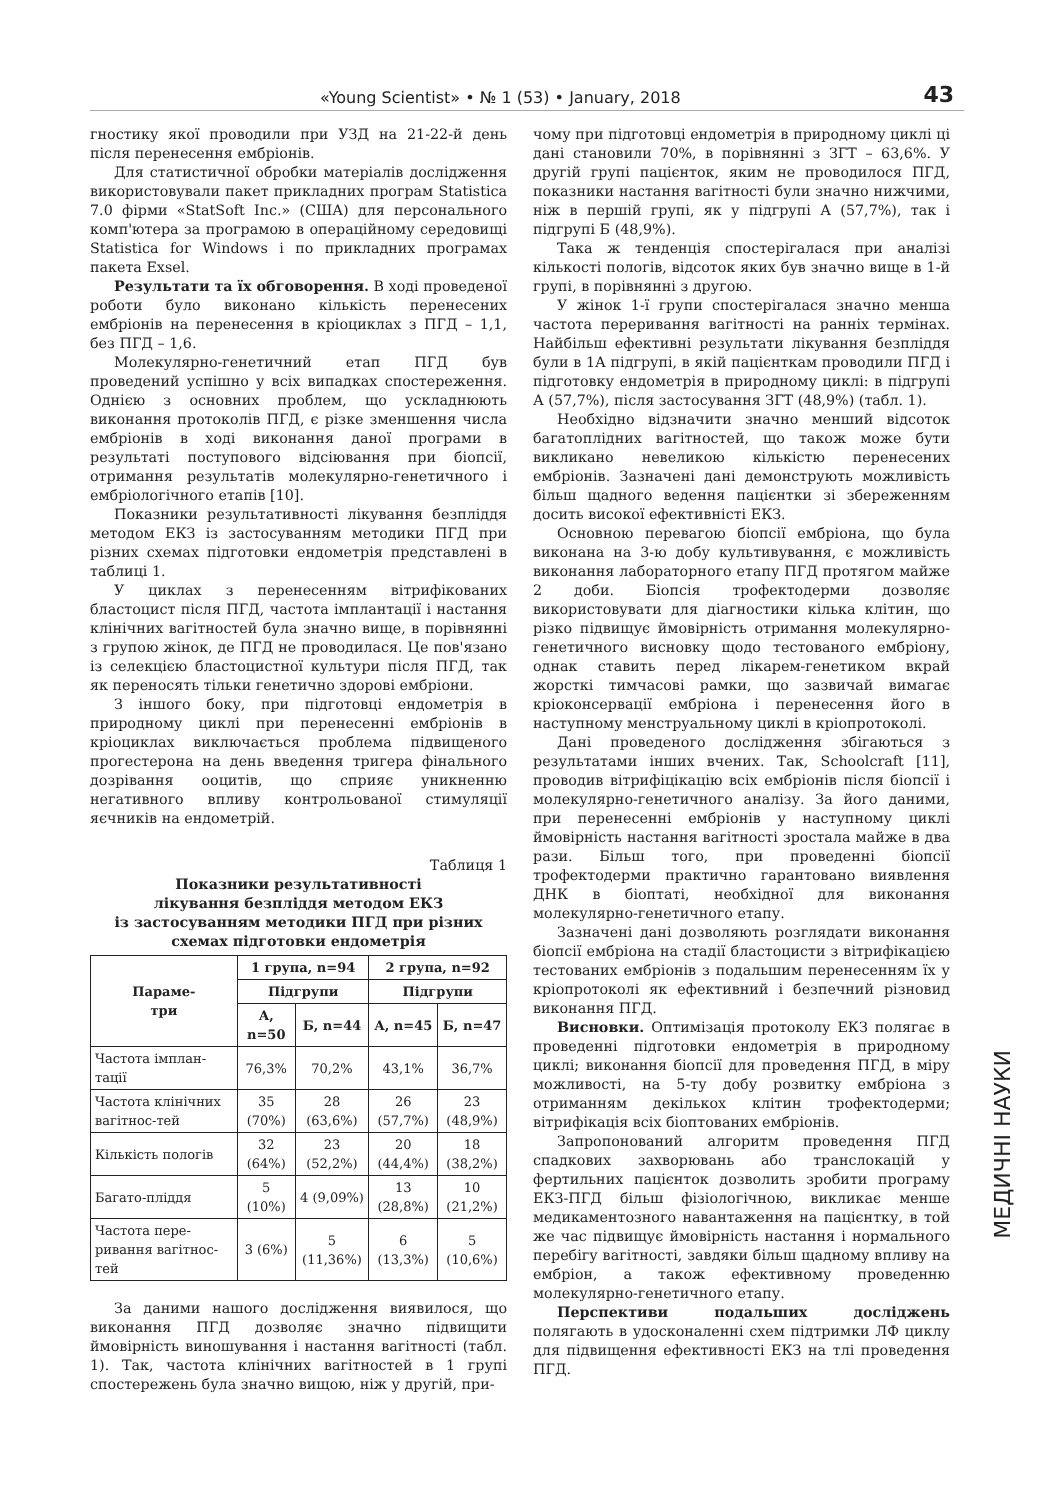«Young Scientist» • № 1 (53) • January, 2018 43
гностику якої проводили при УЗД на 21-22-й день після перенесення ембріонів.
Для статистичної обробки матеріалів дослідження використовували пакет прикладних програм Statistica 7.0 фірми «StatSoft Inc.» (США) для персонального комп'ютера за програмою в операційному середовищі Statistica for Windows і по прикладних програмах пакета Exsel.
Результати та їх обговорення. В ході проведеної роботи було виконано кількість перенесених ембріонів на перенесення в кріоциклах з ПГД – 1,1, без ПГД – 1,6.
Молекулярно-генетичний етап ПГД був проведений успішно у всіх випадках спостереження. Однією з основних проблем, що ускладнюють виконання протоколів ПГД, є різке зменшення числа ембріонів в ході виконання даної програми в результаті поступового відсіювання при біопсії, отримання результатів молекулярно-генетичного і ембріологічного етапів [10].
Показники результативності лікування безпліддя методом ЕКЗ із застосуванням методики ПГД при різних схемах підготовки ендометрія представлені в таблиці 1.
У циклах з перенесенням вітрифікованих бластоцист після ПГД, частота імплантації і настання клінічних вагітностей була значно вище, в порівнянні з групою жінок, де ПГД не проводилася. Це пов'язано із селекцією бластоцистної культури після ПГД, так як переносять тільки генетично здорові ембріони.
З іншого боку, при підготовці ендометрія в природному циклі при перенесенні ембріонів в кріоциклах виключається проблема підвищеного прогестерона на день введення тригера фінального дозрівання ооцитів, що сприяє уникненню негативного впливу контрольованої стимуляції яєчників на ендометрій.
Таблиця 1
Показники результативності
лікування безпліддя методом ЕКЗ
із застосуванням методики ПГД при різних
схемах підготовки ендометрія
| Параме- три | 1 група, n=94 | | 2 група, n=92 | |
| --- | --- | --- | --- | --- |
| | Підгрупи | | Підгрупи | |
| | А, n=50 | Б, n=44 | А, n=45 | Б, n=47 |
| Частота імплан-тації | 76,3% | 70,2% | 43,1% | 36,7% |
| Частота клінічних вагітнос-тей | 35 (70%) | 28 (63,6%) | 26 (57,7%) | 23 (48,9%) |
| Кількість пологів | 32 (64%) | 23 (52,2%) | 20 (44,4%) | 18 (38,2%) |
| Багато-пліддя | 5 (10%) | 4 (9,09%) | 13 (28,8%) | 10 (21,2%) |
| Частота пере-ривання вагітнос-тей | 3 (6%) | 5 (11,36%) | 6 (13,3%) | 5 (10,6%) |
За даними нашого дослідження виявилося, що виконання ПГД дозволяє значно підвищити ймовірність виношування і настання вагітності (табл. 1). Так, частота клінічних вагітностей в 1 групі спостережень була значно вищою, ніж у другій, при-
чому при підготовці ендометрія в природному циклі ці дані становили 70%, в порівнянні з ЗГТ – 63,6%. У другій групі пацієнток, яким не проводилося ПГД, показники настання вагітності були значно нижчими, ніж в першій групі, як у підгрупі А (57,7%), так і підгрупі Б (48,9%).
Така ж тенденція спостерігалася при аналізі кількості пологів, відсоток яких був значно вище в 1-й групі, в порівнянні з другою.
У жінок 1-ї групи спостерігалася значно менша частота переривання вагітності на ранніх термінах. Найбільш ефективні результати лікування безпліддя були в 1А підгрупі, в якій пацієнткам проводили ПГД і підготовку ендометрія в природному циклі: в підгрупі А (57,7%), після застосування ЗГТ (48,9%) (табл. 1).
Необхідно відзначити значно менший відсоток багатоплідних вагітностей, що також може бути викликано невеликою кількістю перенесених ембріонів. Зазначені дані демонструють можливість більш щадного ведення пацієнтки зі збереженням досить високої ефективністі ЕКЗ.
Основною перевагою біопсії ембріона, що була виконана на 3-ю добу культивування, є можливість виконання лабораторного етапу ПГД протягом майже 2 доби. Біопсія трофектодерми дозволяє використовувати для діагностики кілька клітин, що різко підвищує ймовірність отримання молекулярно-генетичного висновку щодо тестованого ембріону, однак ставить перед лікарем-генетиком вкрай жорсткі тимчасові рамки, що зазвичай вимагає кріоконсервації ембріона і перенесення його в наступному менструальному циклі в кріопротоколі.
Дані проведеного дослідження збігаються з результатами інших вчених. Так, Schoolcraft [11], проводив вітрифіцікацію всіх ембріонів після біопсії і молекулярно-генетичного аналізу. За його даними, при перенесенні ембріонів у наступному циклі ймовірність настання вагітності зростала майже в два рази. Більш того, при проведенні біопсії трофектодерми практично гарантовано виявлення ДНК в біоптаті, необхідної для виконання молекулярно-генетичного етапу.
Зазначені дані дозволяють розглядати виконання біопсії ембріона на стадії бластоцисти з вітрифікацією тестованих ембріонів з подальшим перенесенням їх у кріопротоколі як ефективний і безпечний різновид виконання ПГД.
Висновки. Оптимізація протоколу ЕКЗ полягає в проведенні підготовки ендометрія в природному циклі; виконання біопсії для проведення ПГД, в міру можливості, на 5-ту добу розвитку ембріона з отриманням декількох клітин трофектодерми; вітрифікація всіх біоптованих ембріонів.
Запропонований алгоритм проведення ПГД спадкових захворювань або транслокацій у фертильних пацієнток дозволить зробити програму ЕКЗ-ПГД більш фізіологічною, викликає менше медикаментозного навантаження на пацієнтку, в той же час підвищує ймовірність настання і нормального перебігу вагітності, завдяки більш щадному впливу на ембріон, а також ефективному проведенню молекулярно-генетичного етапу.
Перспективи подальших досліджень полягають в удосконаленні схем підтримки ЛФ циклу для підвищення ефективності ЕКЗ на тлі проведення ПГД.
МЕДИЧНІ НАУКИ